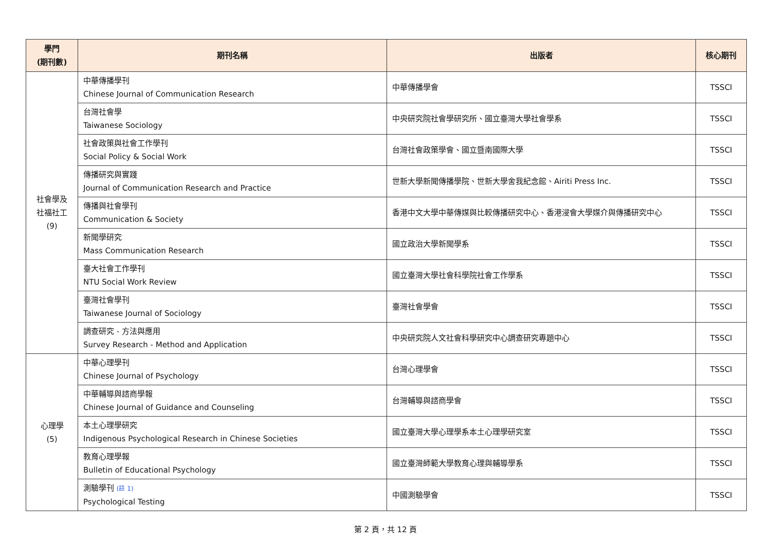| 學門 (期刊數) | 期刊名稱 | 出版者 | 核心期刊 |
| --- | --- | --- | --- |
| 社會學及 社福社工 (9) | 中華傳播學刊 Chinese Journal of Communication Research | 中華傳播學會 | TSSCI |
| | 台灣社會學 Taiwanese Sociology | 中央研究院社會學研究所、國立臺灣大學社會學系 | TSSCI |
| | 社會政策與社會工作學刊 Social Policy & Social Work | 台灣社會政策學會、國立暨南國際大學 | TSSCI |
| | 傳播研究與實踐 Journal of Communication Research and Practice | 世新大學新聞傳播學院、世新大學舍我紀念館、Airiti Press Inc. | TSSCI |
| | 傳播與社會學刊 Communication & Society | 香港中文大學中華傳媒與比較傳播研究中心、香港浸會大學媒介與傳播研究中心 | TSSCI |
| | 新聞學研究 Mass Communication Research | 國立政治大學新聞學系 | TSSCI |
| | 臺大社會工作學刊 NTU Social Work Review | 國立臺灣大學社會科學院社會工作學系 | TSSCI |
| | 臺灣社會學刊 Taiwanese Journal of Sociology | 臺灣社會學會 | TSSCI |
| | 調查研究 - 方法與應用 Survey Research - Method and Application | 中央研究院人文社會科學研究中心調查研究專題中心 | TSSCI |
| 心理學 (5) | 中華心理學刊 Chinese Journal of Psychology | 台灣心理學會 | TSSCI |
| | 中華輔導與諮商學報 Chinese Journal of Guidance and Counseling | 台灣輔導與諮商學會 | TSSCI |
| | 本土心理學研究 Indigenous Psychological Research in Chinese Societies | 國立臺灣大學心理學系本土心理學研究室 | TSSCI |
| | 教育心理學報 Bulletin of Educational Psychology | 國立臺灣師範大學教育心理與輔導學系 | TSSCI |
| | 測驗學刊 (註 1) Psychological Testing | 中國測驗學會 | TSSCI |
第 2 頁，共 12 頁